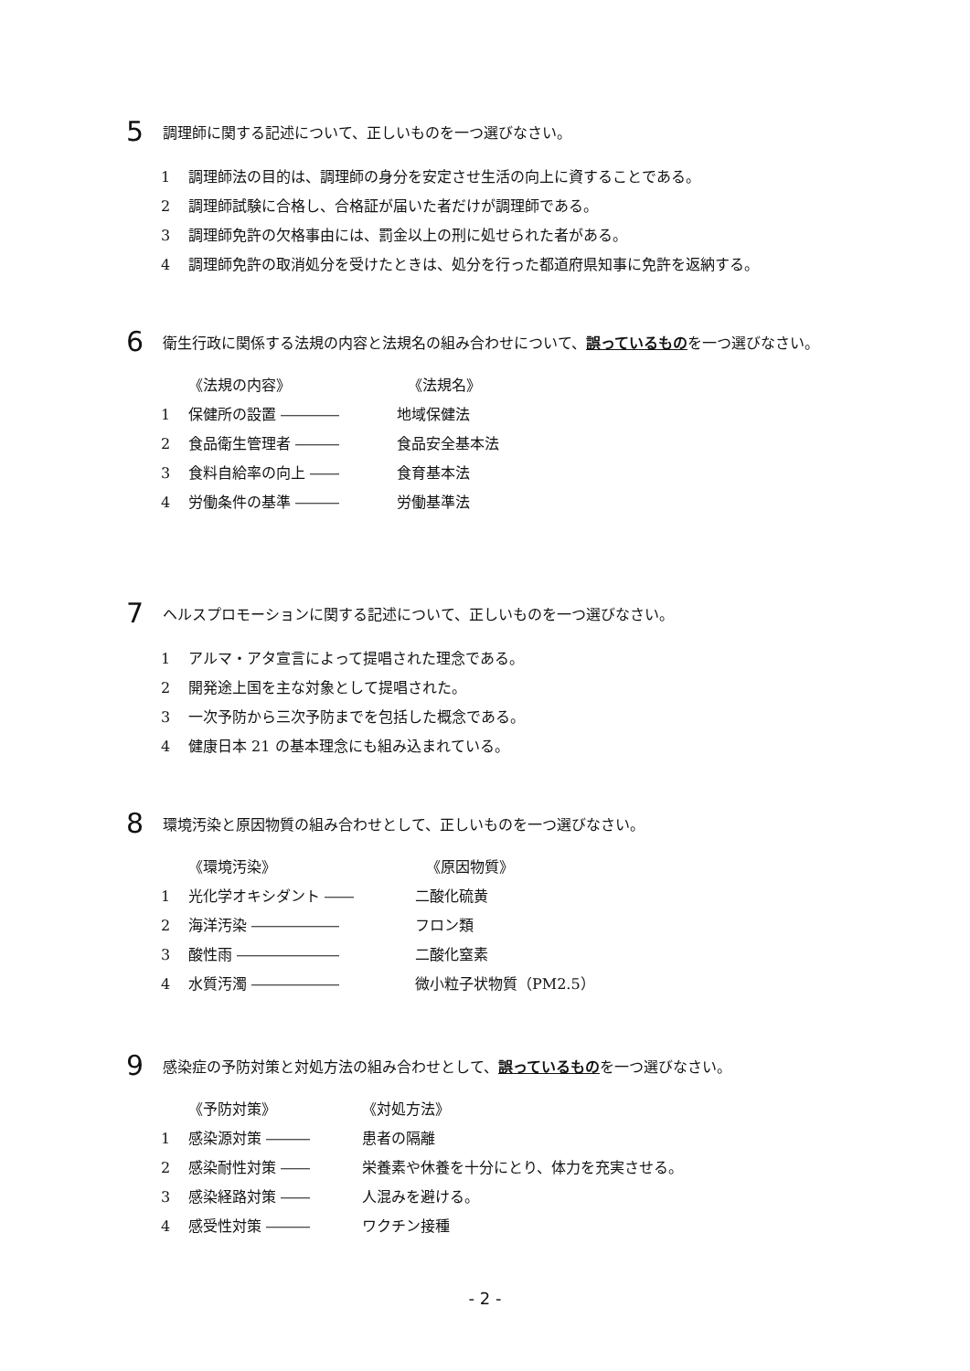5
調理師に関する記述について、正しいものを一つ選びなさい。
1 調理師法の目的は、調理師の身分を安定させ生活の向上に資することである。
2 調理師試験に合格し、合格証が届いた者だけが調理師である。
3 調理師免許の欠格事由には、罰金以上の刑に処せられた者がある。
4 調理師免許の取消処分を受けたときは、処分を行った都道府県知事に免許を返納する。
6
衛生行政に関係する法規の内容と法規名の組み合わせについて、誤っているものを一つ選びなさい。
《法規の内容》 《法規名》
1 保健所の設置 ―――― 地域保健法
2 食品衛生管理者 ――― 食品安全基本法
3 食料自給率の向上 ―― 食育基本法
4 労働条件の基準 ――― 労働基準法
7
ヘルスプロモーションに関する記述について、正しいものを一つ選びなさい。
1 アルマ・アタ宣言によって提唱された理念である。
2 開発途上国を主な対象として提唱された。
3 一次予防から三次予防までを包括した概念である。
4 健康日本 21 の基本理念にも組み込まれている。
8
環境汚染と原因物質の組み合わせとして、正しいものを一つ選びなさい。
《環境汚染》 《原因物質》
1 光化学オキシダント ―― 二酸化硫黄
2 海洋汚染 ―――――― フロン類
3 酸性雨 ――――――― 二酸化窒素
4 水質汚濁 ―――――― 微小粒子状物質（PM2.5）
9
感染症の予防対策と対処方法の組み合わせとして、誤っているものを一つ選びなさい。
《予防対策》 《対処方法》
1 感染源対策 ――― 患者の隔離
2 感染耐性対策 ―― 栄養素や休養を十分にとり、体力を充実させる。
3 感染経路対策 ―― 人混みを避ける。
4 感受性対策 ――― ワクチン接種
- 2 -